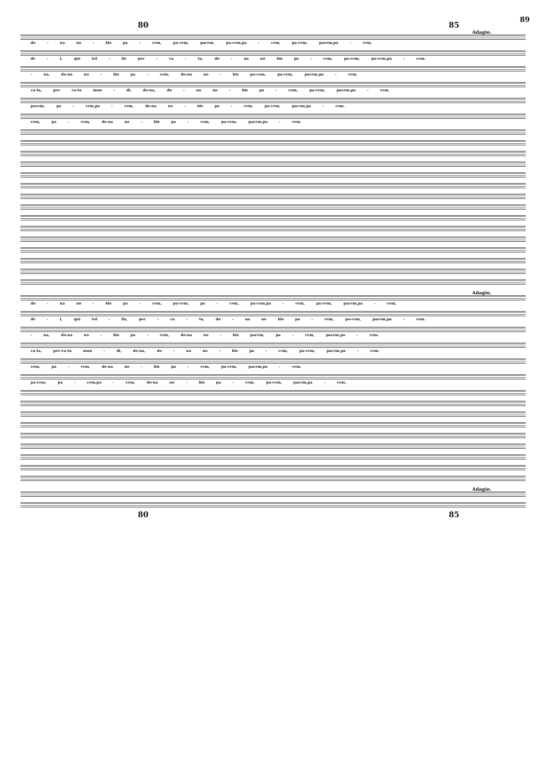89
80 85
Adagio.
do - na no - bis pa - cem, pa-cem, pacem, pa-cem,pa - cem, pa-cem, pacem,pa - cem.
de - i, qui tol - lis pec - ca - ta, do - na no bis pa - cem, pa-cem, pa-cem,pa - cem.
- na, do-na no - bis pa - cem, do-na no - bis pa-cem, pa-cem, pacem,pa - cem.
ca-ta, pec ca-ta mun - di, do-na, do - na no - bis pa - cem, pa-cem, pacem,pa - cem.
pacem, pa - cem,pa - cem, do-na no - bis pa - cem, pa-cem, pacem,pa - cem.
cem, pa - cem, do-na no - bis pa - cem, pa-cem, pacem,pa - cem.
Adagio.
do - na no - bis pa - cem, pa-cem, pa - cem, pa-cem,pa - cem, pa-cem, pacem,pa - cem,
de - i, qui tol - lis, pec - ca - ta, do - na no bis pa - cem, pa-cem, pacem,pa - cem.
- na, do-na no - bis pa - cem, do-na no - bis pacem, pa - cem, pacem,pa - cem.
ca-ta, pec-ca-ta mun - di, do-na, do - na no - bis pa - cem, pa-cem, pacem,pa - cem.
cem, pa - cem, do-na no - bis pa - cem, pa-cem, pacem,pa - cem.
pa-cem, pa - cem,pa - cem, do-na no - bis pa - cem, pa-cem, pacem,pa - cem.
Adagio.
80 85